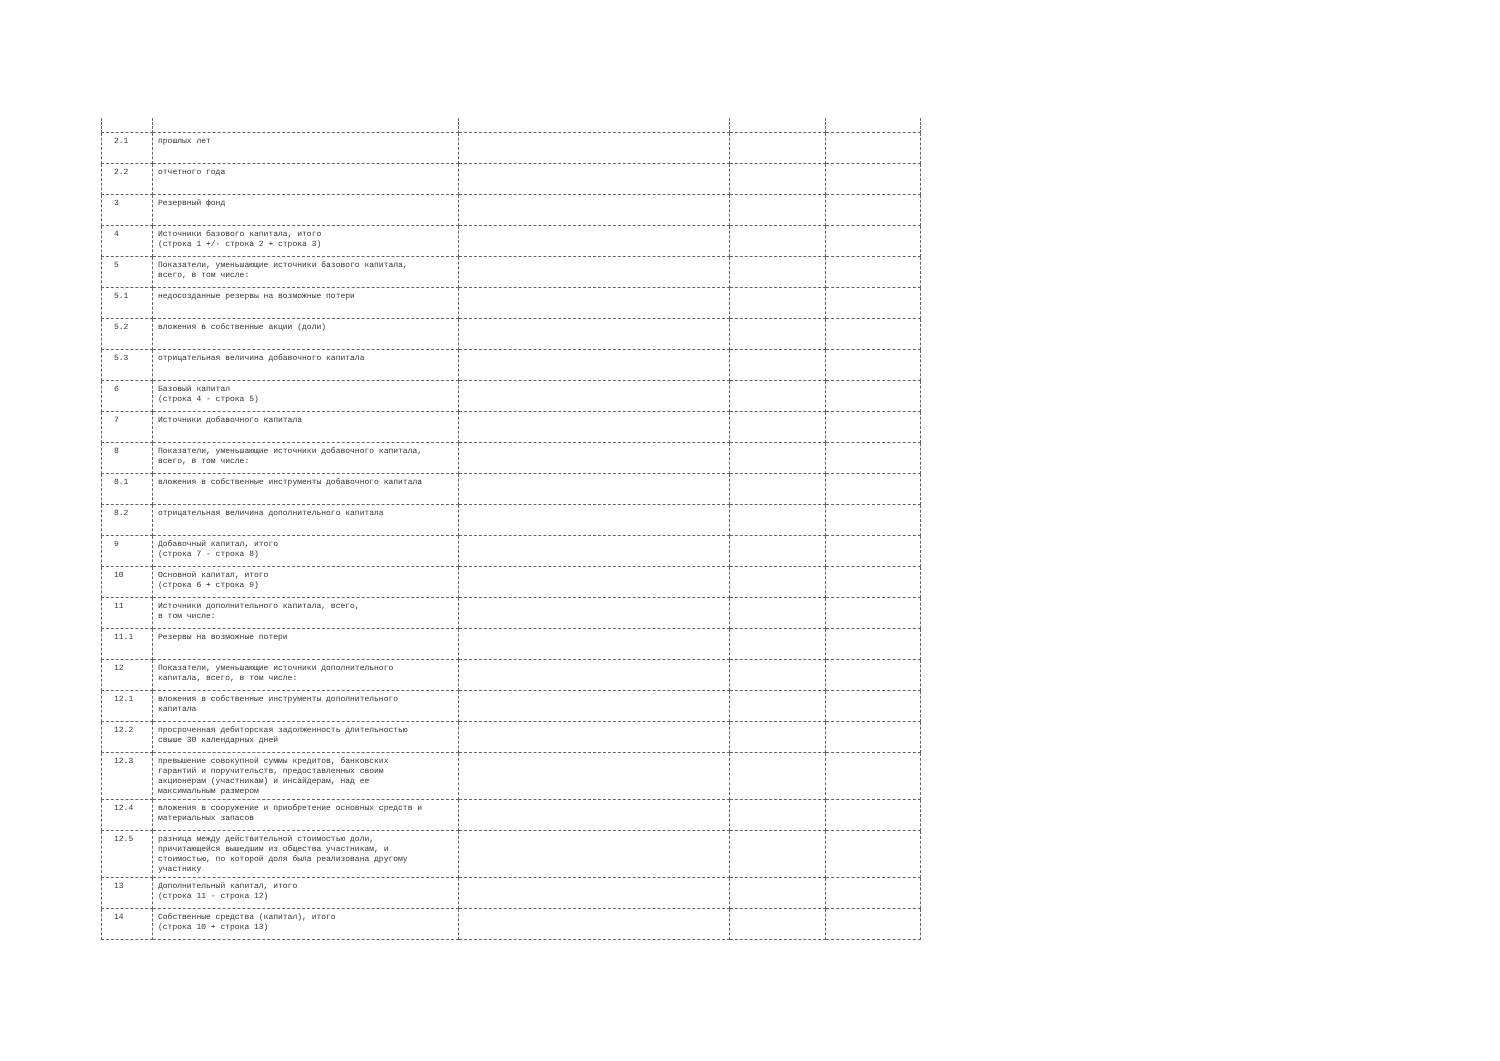| 2.1 | прошлых лет | | | |
| 2.2 | отчетного года | | | |
| 3 | Резервный фонд | | | |
| 4 | Источники базового капитала, итого (строка 1 +/- строка 2 + строка 3) | | | |
| 5 | Показатели, уменьшающие источники базового капитала, всего, в том числе: | | | |
| 5.1 | недосозданные резервы на возможные потери | | | |
| 5.2 | вложения в собственные акции (доли) | | | |
| 5.3 | отрицательная величина добавочного капитала | | | |
| 6 | Базовый капитал (строка 4 - строка 5) | | | |
| 7 | Источники добавочного капитала | | | |
| 8 | Показатели, уменьшающие источники добавочного капитала, всего, в том числе: | | | |
| 8.1 | вложения в собственные инструменты добавочного капитала | | | |
| 8.2 | отрицательная величина дополнительного капитала | | | |
| 9 | Добавочный капитал, итого (строка 7 - строка 8) | | | |
| 10 | Основной капитал, итого (строка 6 + строка 9) | | | |
| 11 | Источники дополнительного капитала, всего, в том числе: | | | |
| 11.1 | Резервы на возможные потери | | | |
| 12 | Показатели, уменьшающие источники дополнительного капитала, всего, в том числе: | | | |
| 12.1 | вложения в собственные инструменты дополнительного капитала | | | |
| 12.2 | просроченная дебиторская задолженность длительностью свыше 30 календарных дней | | | |
| 12.3 | превышение совокупной суммы кредитов, банковских гарантий и поручительств, предоставленных своим акционерам (участникам) и инсайдерам, над ее максимальным размером | | | |
| 12.4 | вложения в сооружение и приобретение основных средств и материальных запасов | | | |
| 12.5 | разница между действительной стоимостью доли, причитающейся вышедшим из общества участникам, и стоимостью, по которой доля была реализована другому участнику | | | |
| 13 | Дополнительный капитал, итого (строка 11 - строка 12) | | | |
| 14 | Собственные средства (капитал), итого (строка 10 + строка 13) | | | |